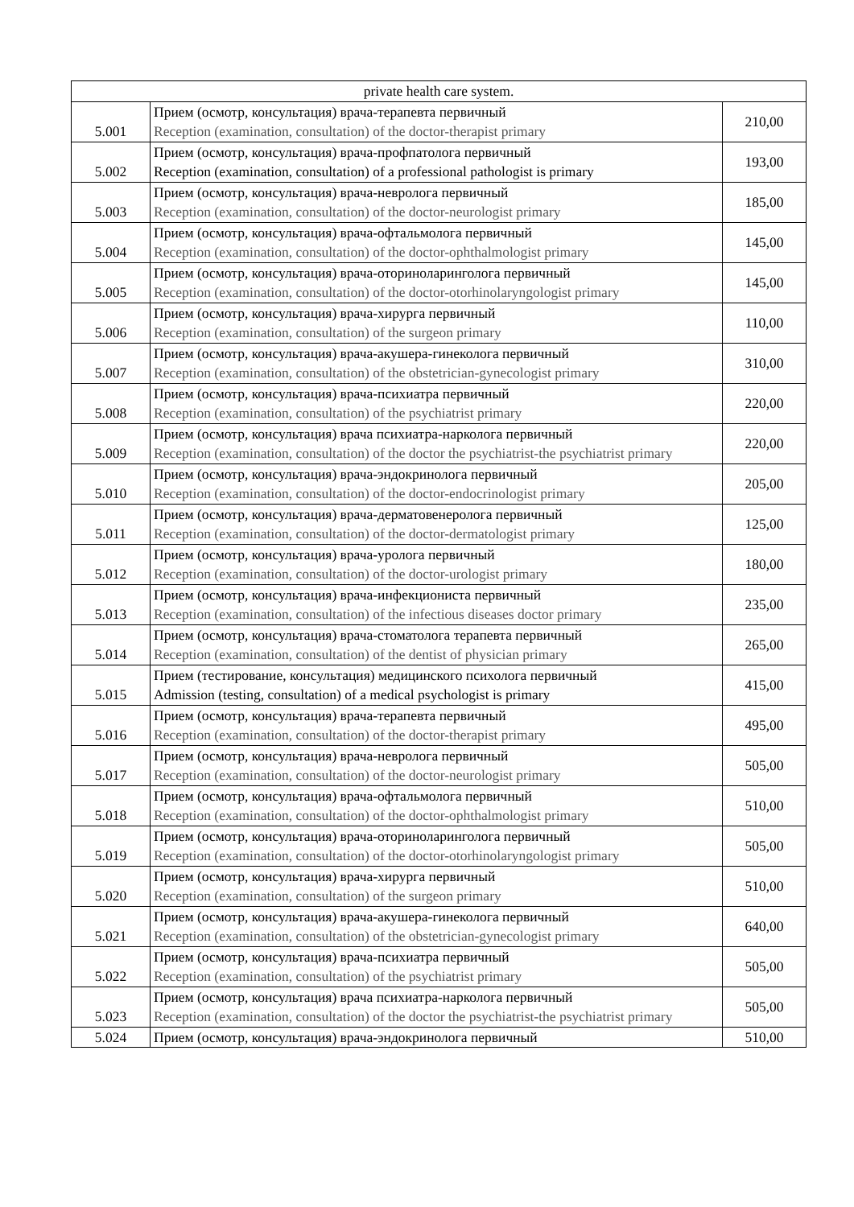| private health care system. | | |
| 5.001 | Прием (осмотр, консультация) врача-терапевта первичный Reception (examination, consultation) of the doctor-therapist primary | 210,00 |
| 5.002 | Прием (осмотр, консультация) врача-профпатолога первичный Reception (examination, consultation) of a professional pathologist is primary | 193,00 |
| 5.003 | Прием (осмотр, консультация) врача-невролога первичный Reception (examination, consultation) of the doctor-neurologist primary | 185,00 |
| 5.004 | Прием (осмотр, консультация) врача-офтальмолога первичный Reception (examination, consultation) of the doctor-ophthalmologist primary | 145,00 |
| 5.005 | Прием (осмотр, консультация) врача-оториноларинголога первичный Reception (examination, consultation) of the doctor-otorhinolaryngologist primary | 145,00 |
| 5.006 | Прием (осмотр, консультация) врача-хирурга первичный Reception (examination, consultation) of the surgeon primary | 110,00 |
| 5.007 | Прием (осмотр, консультация) врача-акушера-гинеколога первичный Reception (examination, consultation) of the obstetrician-gynecologist primary | 310,00 |
| 5.008 | Прием (осмотр, консультация) врача-психиатра первичный Reception (examination, consultation) of the psychiatrist primary | 220,00 |
| 5.009 | Прием (осмотр, консультация) врача психиатра-нарколога первичный Reception (examination, consultation) of the doctor the psychiatrist-the psychiatrist primary | 220,00 |
| 5.010 | Прием (осмотр, консультация) врача-эндокринолога первичный Reception (examination, consultation) of the doctor-endocrinologist primary | 205,00 |
| 5.011 | Прием (осмотр, консультация) врача-дерматовенеролога первичный Reception (examination, consultation) of the doctor-dermatologist primary | 125,00 |
| 5.012 | Прием (осмотр, консультация) врача-уролога первичный Reception (examination, consultation) of the doctor-urologist primary | 180,00 |
| 5.013 | Прием (осмотр, консультация) врача-инфекциониста первичный Reception (examination, consultation) of the infectious diseases doctor primary | 235,00 |
| 5.014 | Прием (осмотр, консультация) врача-стоматолога терапевта первичный Reception (examination, consultation) of the dentist of physician primary | 265,00 |
| 5.015 | Прием (тестирование, консультация) медицинского психолога первичный Admission (testing, consultation) of a medical psychologist is primary | 415,00 |
| 5.016 | Прием (осмотр, консультация) врача-терапевта первичный Reception (examination, consultation) of the doctor-therapist primary | 495,00 |
| 5.017 | Прием (осмотр, консультация) врача-невролога первичный Reception (examination, consultation) of the doctor-neurologist primary | 505,00 |
| 5.018 | Прием (осмотр, консультация) врача-офтальмолога первичный Reception (examination, consultation) of the doctor-ophthalmologist primary | 510,00 |
| 5.019 | Прием (осмотр, консультация) врача-оториноларинголога первичный Reception (examination, consultation) of the doctor-otorhinolaryngologist primary | 505,00 |
| 5.020 | Прием (осмотр, консультация) врача-хирурга первичный Reception (examination, consultation) of the surgeon primary | 510,00 |
| 5.021 | Прием (осмотр, консультация) врача-акушера-гинеколога первичный Reception (examination, consultation) of the obstetrician-gynecologist primary | 640,00 |
| 5.022 | Прием (осмотр, консультация) врача-психиатра первичный Reception (examination, consultation) of the psychiatrist primary | 505,00 |
| 5.023 | Прием (осмотр, консультация) врача психиатра-нарколога первичный Reception (examination, consultation) of the doctor the psychiatrist-the psychiatrist primary | 505,00 |
| 5.024 | Прием (осмотр, консультация) врача-эндокринолога первичный | 510,00 |